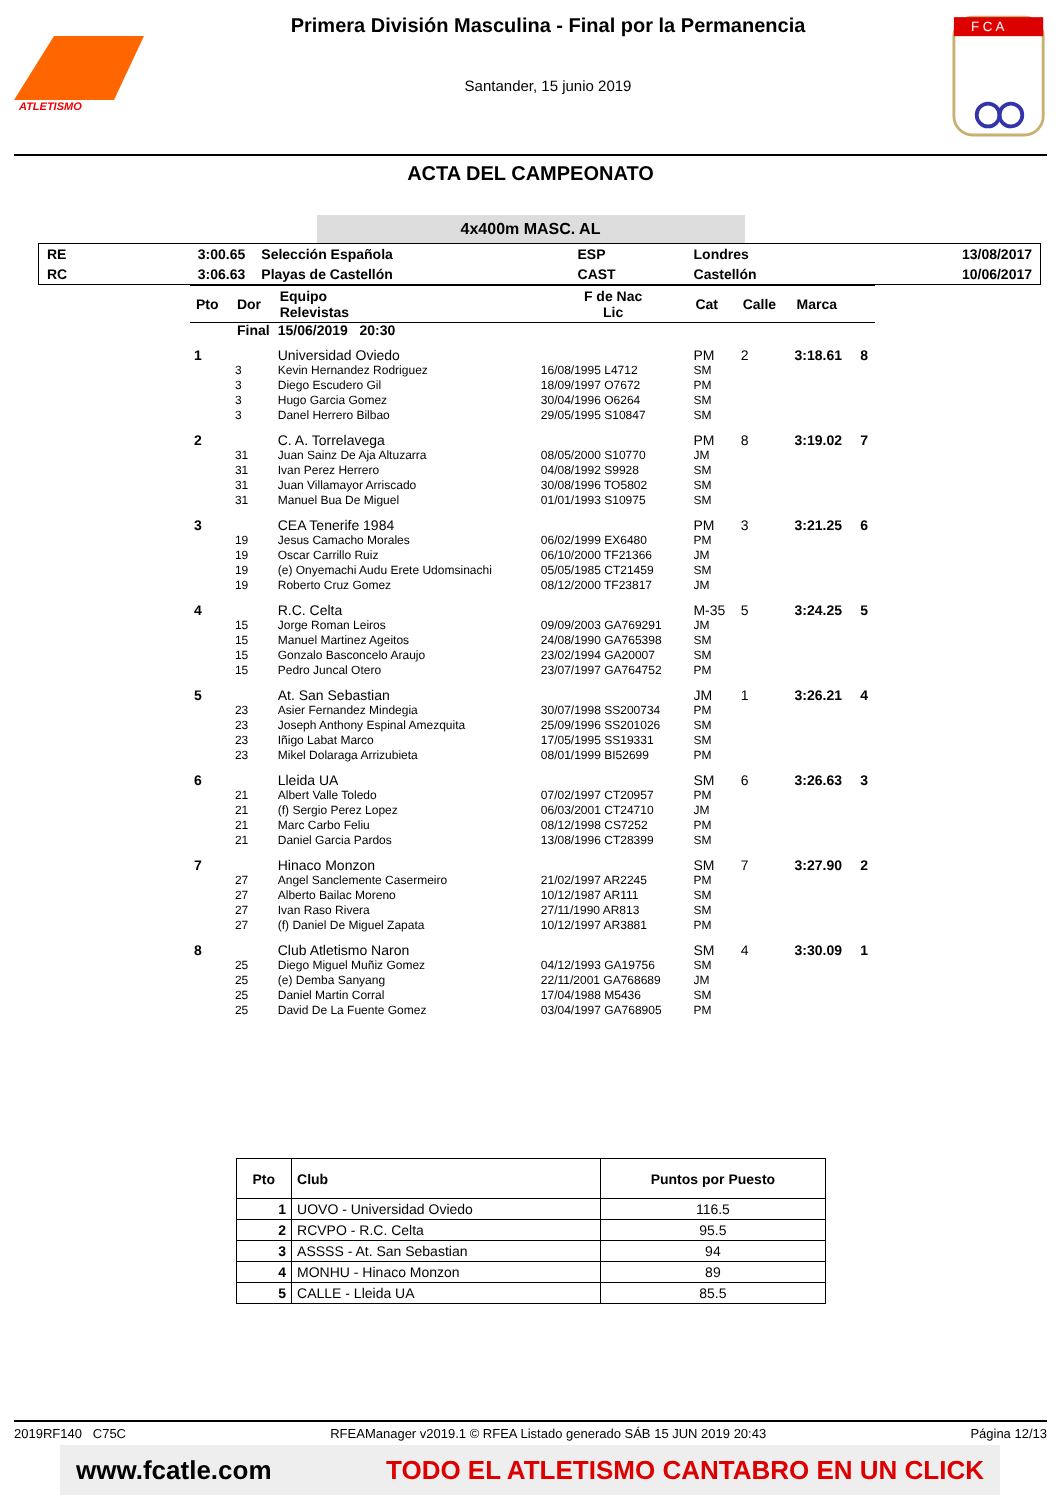ATLETISMO
Primera División Masculina - Final por la Permanencia
Santander, 15 junio 2019
F C A
ACTA DEL CAMPEONATO
4x400m MASC. AL
| RE | 3:00.65 | Selección Española | ESP | Londres | 13/08/2017 |
| RC | 3:06.63 | Playas de Castellón | CAST | Castellón | 10/06/2017 |
| Pto | Dor | Equipo Relevistas | F de Nac Lic | Cat | Calle | Marca | |
| --- | --- | --- | --- | --- | --- | --- | --- |
| Final | | 15/06/2019 20:30 | | | | | |
| 1 | | Universidad Oviedo | | PM | 2 | 3:18.61 | 8 |
| | 3 | Kevin Hernandez Rodriguez | 16/08/1995 L4712 | SM | | | |
| | 3 | Diego Escudero Gil | 18/09/1997 O7672 | PM | | | |
| | 3 | Hugo Garcia Gomez | 30/04/1996 O6264 | SM | | | |
| | 3 | Danel Herrero Bilbao | 29/05/1995 S10847 | SM | | | |
| 2 | | C. A. Torrelavega | | PM | 8 | 3:19.02 | 7 |
| | 31 | Juan Sainz De Aja Altuzarra | 08/05/2000 S10770 | JM | | | |
| | 31 | Ivan Perez Herrero | 04/08/1992 S9928 | SM | | | |
| | 31 | Juan Villamayor Arriscado | 30/08/1996 TO5802 | SM | | | |
| | 31 | Manuel Bua De Miguel | 01/01/1993 S10975 | SM | | | |
| 3 | | CEA Tenerife 1984 | | PM | 3 | 3:21.25 | 6 |
| | 19 | Jesus Camacho Morales | 06/02/1999 EX6480 | PM | | | |
| | 19 | Oscar Carrillo Ruiz | 06/10/2000 TF21366 | JM | | | |
| | 19 | (e) Onyemachi Audu Erete Udomsinachi | 05/05/1985 CT21459 | SM | | | |
| | 19 | Roberto Cruz Gomez | 08/12/2000 TF23817 | JM | | | |
| 4 | | R.C. Celta | | M-35 | 5 | 3:24.25 | 5 |
| | 15 | Jorge Roman Leiros | 09/09/2003 GA769291 | JM | | | |
| | 15 | Manuel Martinez Ageitos | 24/08/1990 GA765398 | SM | | | |
| | 15 | Gonzalo Basconcelo Araujo | 23/02/1994 GA20007 | SM | | | |
| | 15 | Pedro Juncal Otero | 23/07/1997 GA764752 | PM | | | |
| 5 | | At. San Sebastian | | JM | 1 | 3:26.21 | 4 |
| | 23 | Asier Fernandez Mindegia | 30/07/1998 SS200734 | PM | | | |
| | 23 | Joseph Anthony Espinal Amezquita | 25/09/1996 SS201026 | SM | | | |
| | 23 | Iñigo Labat Marco | 17/05/1995 SS19331 | SM | | | |
| | 23 | Mikel Dolaraga Arrizubieta | 08/01/1999 BI52699 | PM | | | |
| 6 | | Lleida UA | | SM | 6 | 3:26.63 | 3 |
| | 21 | Albert Valle Toledo | 07/02/1997 CT20957 | PM | | | |
| | 21 | (f) Sergio Perez Lopez | 06/03/2001 CT24710 | JM | | | |
| | 21 | Marc Carbo Feliu | 08/12/1998 CS7252 | PM | | | |
| | 21 | Daniel Garcia Pardos | 13/08/1996 CT28399 | SM | | | |
| 7 | | Hinaco Monzon | | SM | 7 | 3:27.90 | 2 |
| | 27 | Angel Sanclemente Casermeiro | 21/02/1997 AR2245 | PM | | | |
| | 27 | Alberto Bailac Moreno | 10/12/1987 AR111 | SM | | | |
| | 27 | Ivan Raso Rivera | 27/11/1990 AR813 | SM | | | |
| | 27 | (f) Daniel De Miguel Zapata | 10/12/1997 AR3881 | PM | | | |
| 8 | | Club Atletismo Naron | | SM | 4 | 3:30.09 | 1 |
| | 25 | Diego Miguel Muñiz Gomez | 04/12/1993 GA19756 | SM | | | |
| | 25 | (e) Demba Sanyang | 22/11/2001 GA768689 | JM | | | |
| | 25 | Daniel Martin Corral | 17/04/1988 M5436 | SM | | | |
| | 25 | David De La Fuente Gomez | 03/04/1997 GA768905 | PM | | | |
| Pto | Club | Puntos por Puesto |
| --- | --- | --- |
| 1 | UOVO - Universidad Oviedo | 116.5 |
| 2 | RCVPO - R.C. Celta | 95.5 |
| 3 | ASSSS - At. San Sebastian | 94 |
| 4 | MONHU - Hinaco Monzon | 89 |
| 5 | CALLE - Lleida UA | 85.5 |
2019RF140 C75C RFEAManager v2019.1 © RFEA Listado generado SÁB 15 JUN 2019 20:43 Página 12/13
www.fcatle.com TODO EL ATLETISMO CANTABRO EN UN CLICK